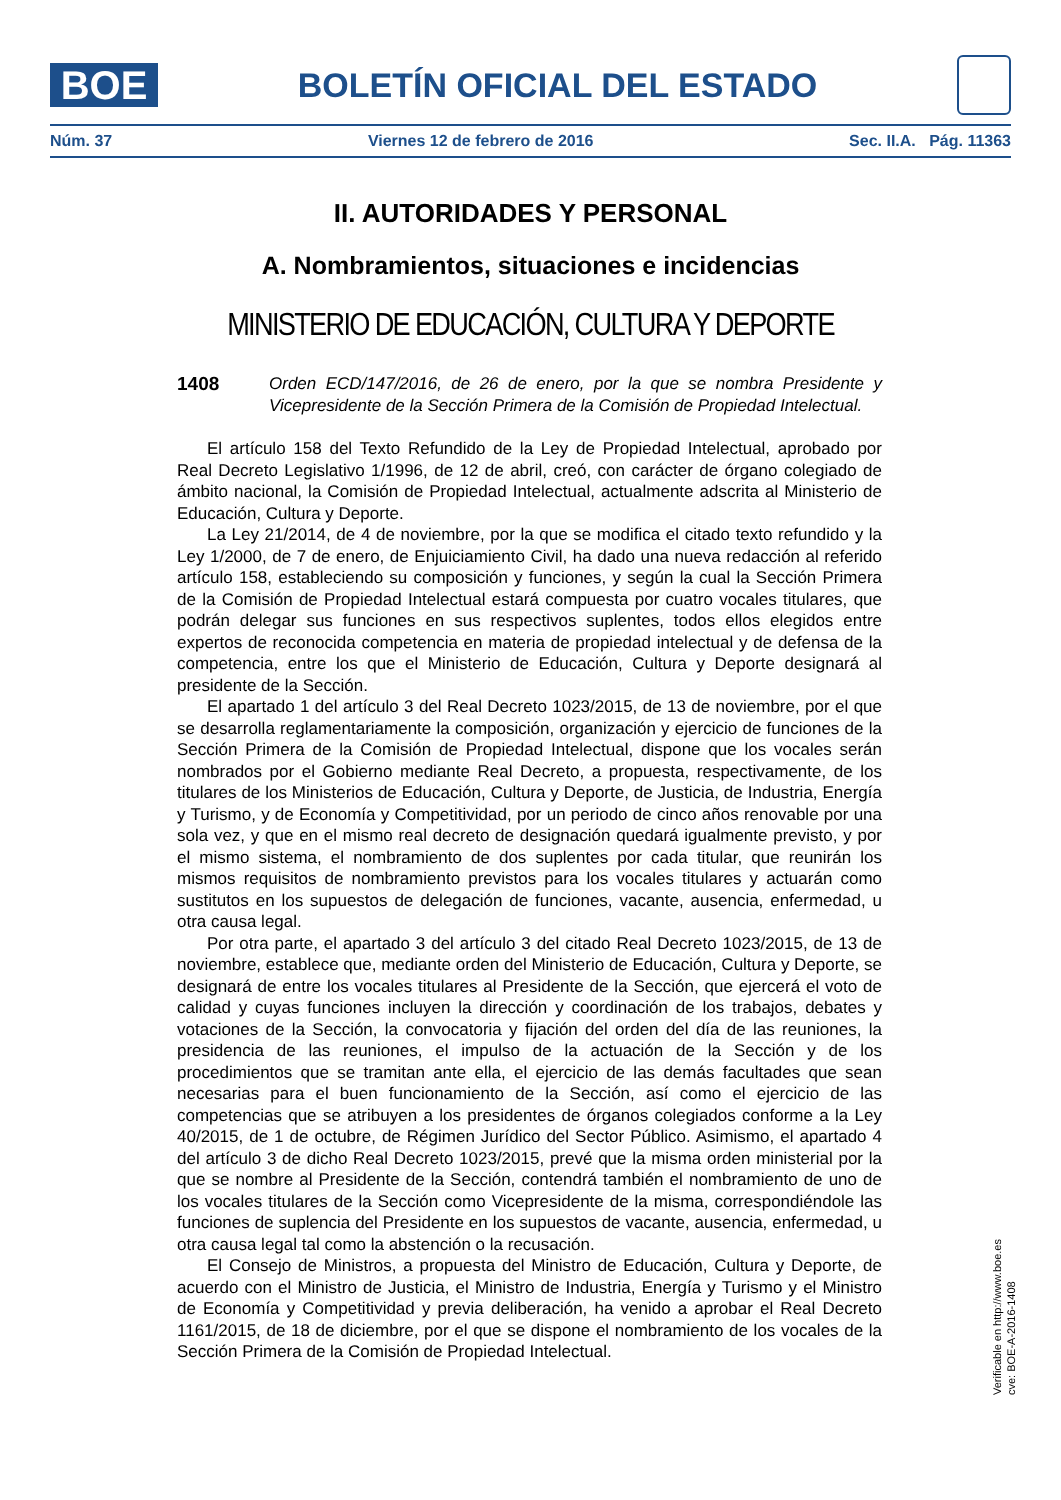BOE
BOLETÍN OFICIAL DEL ESTADO
Núm. 37 Viernes 12 de febrero de 2016 Sec. II.A. Pág. 11363
II. AUTORIDADES Y PERSONAL
A. Nombramientos, situaciones e incidencias
MINISTERIO DE EDUCACIÓN, CULTURA Y DEPORTE
1408 Orden ECD/147/2016, de 26 de enero, por la que se nombra Presidente y Vicepresidente de la Sección Primera de la Comisión de Propiedad Intelectual.
El artículo 158 del Texto Refundido de la Ley de Propiedad Intelectual, aprobado por Real Decreto Legislativo 1/1996, de 12 de abril, creó, con carácter de órgano colegiado de ámbito nacional, la Comisión de Propiedad Intelectual, actualmente adscrita al Ministerio de Educación, Cultura y Deporte.
La Ley 21/2014, de 4 de noviembre, por la que se modifica el citado texto refundido y la Ley 1/2000, de 7 de enero, de Enjuiciamiento Civil, ha dado una nueva redacción al referido artículo 158, estableciendo su composición y funciones, y según la cual la Sección Primera de la Comisión de Propiedad Intelectual estará compuesta por cuatro vocales titulares, que podrán delegar sus funciones en sus respectivos suplentes, todos ellos elegidos entre expertos de reconocida competencia en materia de propiedad intelectual y de defensa de la competencia, entre los que el Ministerio de Educación, Cultura y Deporte designará al presidente de la Sección.
El apartado 1 del artículo 3 del Real Decreto 1023/2015, de 13 de noviembre, por el que se desarrolla reglamentariamente la composición, organización y ejercicio de funciones de la Sección Primera de la Comisión de Propiedad Intelectual, dispone que los vocales serán nombrados por el Gobierno mediante Real Decreto, a propuesta, respectivamente, de los titulares de los Ministerios de Educación, Cultura y Deporte, de Justicia, de Industria, Energía y Turismo, y de Economía y Competitividad, por un periodo de cinco años renovable por una sola vez, y que en el mismo real decreto de designación quedará igualmente previsto, y por el mismo sistema, el nombramiento de dos suplentes por cada titular, que reunirán los mismos requisitos de nombramiento previstos para los vocales titulares y actuarán como sustitutos en los supuestos de delegación de funciones, vacante, ausencia, enfermedad, u otra causa legal.
Por otra parte, el apartado 3 del artículo 3 del citado Real Decreto 1023/2015, de 13 de noviembre, establece que, mediante orden del Ministerio de Educación, Cultura y Deporte, se designará de entre los vocales titulares al Presidente de la Sección, que ejercerá el voto de calidad y cuyas funciones incluyen la dirección y coordinación de los trabajos, debates y votaciones de la Sección, la convocatoria y fijación del orden del día de las reuniones, la presidencia de las reuniones, el impulso de la actuación de la Sección y de los procedimientos que se tramitan ante ella, el ejercicio de las demás facultades que sean necesarias para el buen funcionamiento de la Sección, así como el ejercicio de las competencias que se atribuyen a los presidentes de órganos colegiados conforme a la Ley 40/2015, de 1 de octubre, de Régimen Jurídico del Sector Público. Asimismo, el apartado 4 del artículo 3 de dicho Real Decreto 1023/2015, prevé que la misma orden ministerial por la que se nombre al Presidente de la Sección, contendrá también el nombramiento de uno de los vocales titulares de la Sección como Vicepresidente de la misma, correspondiéndole las funciones de suplencia del Presidente en los supuestos de vacante, ausencia, enfermedad, u otra causa legal tal como la abstención o la recusación.
El Consejo de Ministros, a propuesta del Ministro de Educación, Cultura y Deporte, de acuerdo con el Ministro de Justicia, el Ministro de Industria, Energía y Turismo y el Ministro de Economía y Competitividad y previa deliberación, ha venido a aprobar el Real Decreto 1161/2015, de 18 de diciembre, por el que se dispone el nombramiento de los vocales de la Sección Primera de la Comisión de Propiedad Intelectual.
Verificable en http://www.boe.es
cve: BOE-A-2016-1408